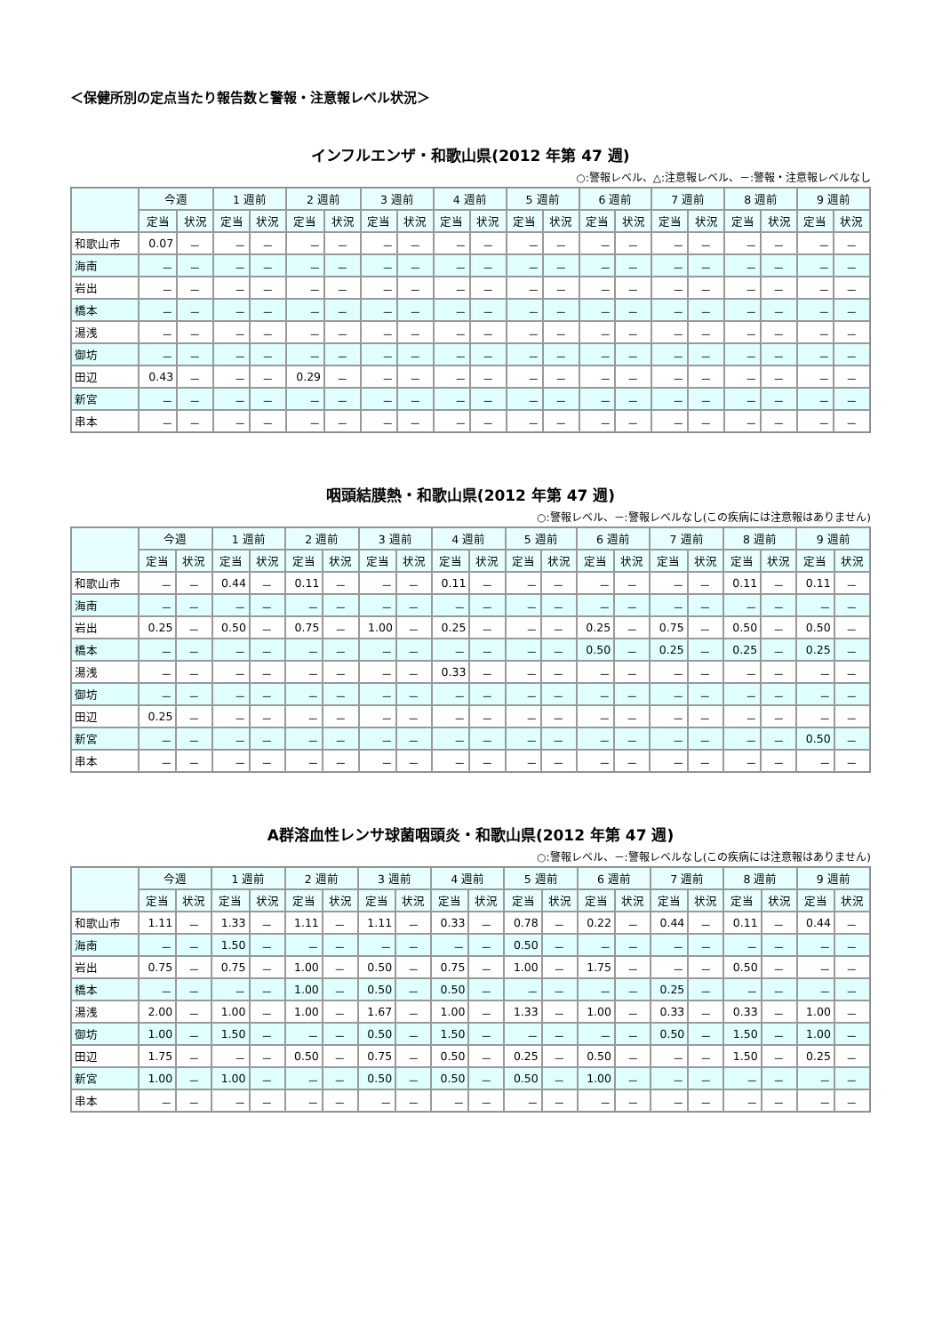＜保健所別の定点当たり報告数と警報・注意報レベル状況＞
インフルエンザ・和歌山県(2012 年第 47 週)
○:警報レベル、△:注意報レベル、－:警報・注意報レベルなし
| | 今週 | | 1 週前 | | 2 週前 | | 3 週前 | | 4 週前 | | 5 週前 | | 6 週前 | | 7 週前 | | 8 週前 | | 9 週前 | |
| --- | --- | --- | --- | --- | --- | --- | --- | --- | --- | --- | --- | --- | --- | --- | --- | --- | --- | --- | --- | --- |
| | 定当 | 状況 | 定当 | 状況 | 定当 | 状況 | 定当 | 状況 | 定当 | 状況 | 定当 | 状況 | 定当 | 状況 | 定当 | 状況 | 定当 | 状況 | 定当 | 状況 |
| 和歌山市 | 0.07 | － | － | － | － | － | － | － | － | － | － | － | － | － | － | － | － | － | － | － |
| 海南 | － | － | － | － | － | － | － | － | － | － | － | － | － | － | － | － | － | － | － | － |
| 岩出 | － | － | － | － | － | － | － | － | － | － | － | － | － | － | － | － | － | － | － | － |
| 橋本 | － | － | － | － | － | － | － | － | － | － | － | － | － | － | － | － | － | － | － | － |
| 湯浅 | － | － | － | － | － | － | － | － | － | － | － | － | － | － | － | － | － | － | － | － |
| 御坊 | － | － | － | － | － | － | － | － | － | － | － | － | － | － | － | － | － | － | － | － |
| 田辺 | 0.43 | － | － | － | 0.29 | － | － | － | － | － | － | － | － | － | － | － | － | － | － | － |
| 新宮 | － | － | － | － | － | － | － | － | － | － | － | － | － | － | － | － | － | － | － | － |
| 串本 | － | － | － | － | － | － | － | － | － | － | － | － | － | － | － | － | － | － | － | － |
咽頭結膜熱・和歌山県(2012 年第 47 週)
○:警報レベル、－:警報レベルなし(この疾病には注意報はありません)
| | 今週 | | 1 週前 | | 2 週前 | | 3 週前 | | 4 週前 | | 5 週前 | | 6 週前 | | 7 週前 | | 8 週前 | | 9 週前 | |
| --- | --- | --- | --- | --- | --- | --- | --- | --- | --- | --- | --- | --- | --- | --- | --- | --- | --- | --- | --- | --- |
| | 定当 | 状況 | 定当 | 状況 | 定当 | 状況 | 定当 | 状況 | 定当 | 状況 | 定当 | 状況 | 定当 | 状況 | 定当 | 状況 | 定当 | 状況 | 定当 | 状況 |
| 和歌山市 | － | － | 0.44 | － | 0.11 | － | － | － | 0.11 | － | － | － | － | － | － | － | 0.11 | － | 0.11 | － |
| 海南 | － | － | － | － | － | － | － | － | － | － | － | － | － | － | － | － | － | － | － | － |
| 岩出 | 0.25 | － | 0.50 | － | 0.75 | － | 1.00 | － | 0.25 | － | － | － | 0.25 | － | 0.75 | － | 0.50 | － | 0.50 | － |
| 橋本 | － | － | － | － | － | － | － | － | － | － | － | － | 0.50 | － | 0.25 | － | 0.25 | － | 0.25 | － |
| 湯浅 | － | － | － | － | － | － | － | － | 0.33 | － | － | － | － | － | － | － | － | － | － | － |
| 御坊 | － | － | － | － | － | － | － | － | － | － | － | － | － | － | － | － | － | － | － | － |
| 田辺 | 0.25 | － | － | － | － | － | － | － | － | － | － | － | － | － | － | － | － | － | － | － |
| 新宮 | － | － | － | － | － | － | － | － | － | － | － | － | － | － | － | － | － | － | 0.50 | － |
| 串本 | － | － | － | － | － | － | － | － | － | － | － | － | － | － | － | － | － | － | － | － |
A群溶血性レンサ球菌咽頭炎・和歌山県(2012 年第 47 週)
○:警報レベル、－:警報レベルなし(この疾病には注意報はありません)
| | 今週 | | 1 週前 | | 2 週前 | | 3 週前 | | 4 週前 | | 5 週前 | | 6 週前 | | 7 週前 | | 8 週前 | | 9 週前 | |
| --- | --- | --- | --- | --- | --- | --- | --- | --- | --- | --- | --- | --- | --- | --- | --- | --- | --- | --- | --- | --- |
| | 定当 | 状況 | 定当 | 状況 | 定当 | 状況 | 定当 | 状況 | 定当 | 状況 | 定当 | 状況 | 定当 | 状況 | 定当 | 状況 | 定当 | 状況 | 定当 | 状況 |
| 和歌山市 | 1.11 | － | 1.33 | － | 1.11 | － | 1.11 | － | 0.33 | － | 0.78 | － | 0.22 | － | 0.44 | － | 0.11 | － | 0.44 | － |
| 海南 | － | － | 1.50 | － | － | － | － | － | － | － | 0.50 | － | － | － | － | － | － | － | － | － |
| 岩出 | 0.75 | － | 0.75 | － | 1.00 | － | 0.50 | － | 0.75 | － | 1.00 | － | 1.75 | － | － | － | 0.50 | － | － | － |
| 橋本 | － | － | － | － | 1.00 | － | 0.50 | － | 0.50 | － | － | － | － | － | 0.25 | － | － | － | － | － |
| 湯浅 | 2.00 | － | 1.00 | － | 1.00 | － | 1.67 | － | 1.00 | － | 1.33 | － | 1.00 | － | 0.33 | － | 0.33 | － | 1.00 | － |
| 御坊 | 1.00 | － | 1.50 | － | － | － | 0.50 | － | 1.50 | － | － | － | － | － | 0.50 | － | 1.50 | － | 1.00 | － |
| 田辺 | 1.75 | － | － | － | 0.50 | － | 0.75 | － | 0.50 | － | 0.25 | － | 0.50 | － | － | － | 1.50 | － | 0.25 | － |
| 新宮 | 1.00 | － | 1.00 | － | － | － | 0.50 | － | 0.50 | － | 0.50 | － | 1.00 | － | － | － | － | － | － | － |
| 串本 | － | － | － | － | － | － | － | － | － | － | － | － | － | － | － | － | － | － | － | － |